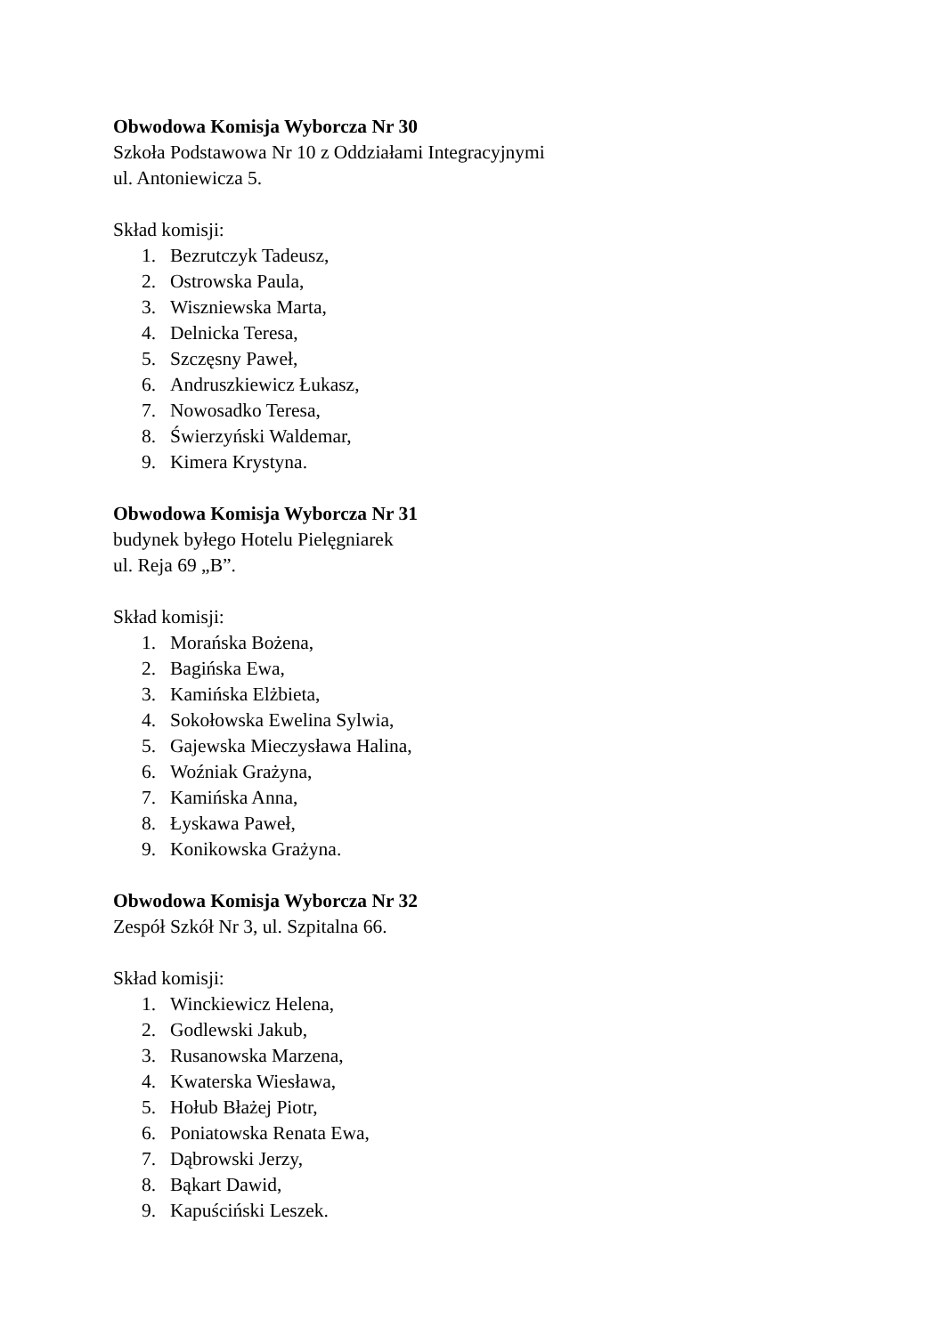Obwodowa Komisja Wyborcza Nr 30
Szkoła Podstawowa Nr 10 z Oddziałami Integracyjnymi
ul. Antoniewicza 5.
Skład komisji:
1. Bezrutczyk Tadeusz,
2. Ostrowska Paula,
3. Wiszniewska Marta,
4. Delnicka Teresa,
5. Szczęsny Paweł,
6. Andruszkiewicz Łukasz,
7. Nowosadko Teresa,
8. Świerzyński Waldemar,
9. Kimera Krystyna.
Obwodowa Komisja Wyborcza Nr 31
budynek byłego Hotelu Pielęgniarek
ul. Reja 69 „B”.
Skład komisji:
1. Morańska Bożena,
2. Bagińska Ewa,
3. Kamińska Elżbieta,
4. Sokołowska Ewelina Sylwia,
5. Gajewska Mieczysława Halina,
6. Woźniak Grażyna,
7. Kamińska Anna,
8. Łyskawa Paweł,
9. Konikowska Grażyna.
Obwodowa Komisja Wyborcza Nr 32
Zespół Szkół Nr 3, ul. Szpitalna 66.
Skład komisji:
1. Winckiewicz Helena,
2. Godlewski Jakub,
3. Rusanowska Marzena,
4. Kwaterska Wiesława,
5. Hołub Błażej Piotr,
6. Poniatowska Renata Ewa,
7. Dąbrowski Jerzy,
8. Bąkart Dawid,
9. Kapuściński Leszek.